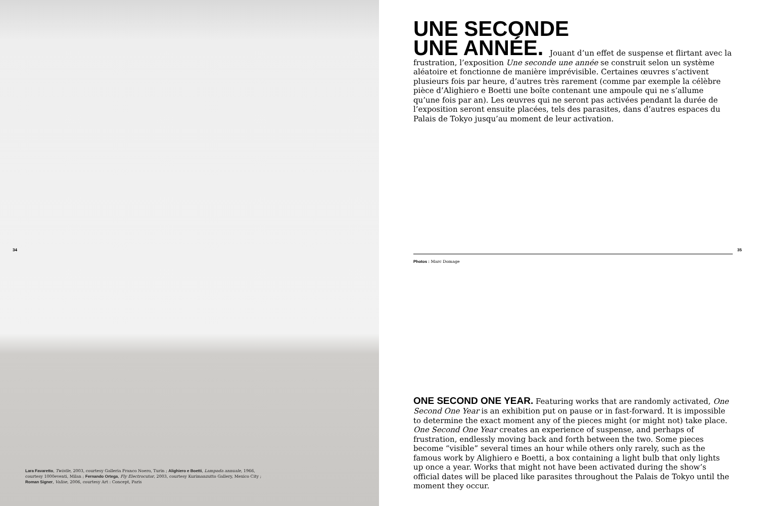34
Lara Favaretto, Twistle, 2003, courtesy Galleria Franco Noero, Turin ; Alighiero e Boetti, Lampada annuale, 1966, courtesy 1000eventi, Milan ; Fernando Ortega, Fly Electrocutor, 2003, courtesy Kurimanzutto Gallery, Mexico City ; Roman Signer, Valise, 2006, courtesy Art : Concept, Paris
UNE SECONDE
UNE ANNÉE.
Jouant d’un effet de suspense et flirtant avec la frustration, l’exposition Une seconde une année se construit selon un système aléatoire et fonctionne de manière imprévisible. Certaines œuvres s’activent plusieurs fois par heure, d’autres très rarement (comme par exemple la célèbre pièce d’Alighiero e Boetti une boîte contenant une ampoule qui ne s’allume qu’une fois par an). Les œuvres qui ne seront pas activées pendant la durée de l’exposition seront ensuite placées, tels des parasites, dans d’autres espaces du Palais de Tokyo jusqu’au moment de leur activation.
35
Photos : Marc Domage
ONE SECOND ONE YEAR. Featuring works that are randomly activated, One Second One Year is an exhibition put on pause or in fast-forward. It is impossible to determine the exact moment any of the pieces might (or might not) take place. One Second One Year creates an experience of suspense, and perhaps of frustration, endlessly moving back and forth between the two. Some pieces become “visible” several times an hour while others only rarely, such as the famous work by Alighiero e Boetti, a box containing a light bulb that only lights up once a year. Works that might not have been activated during the show’s official dates will be placed like parasites throughout the Palais de Tokyo until the moment they occur.